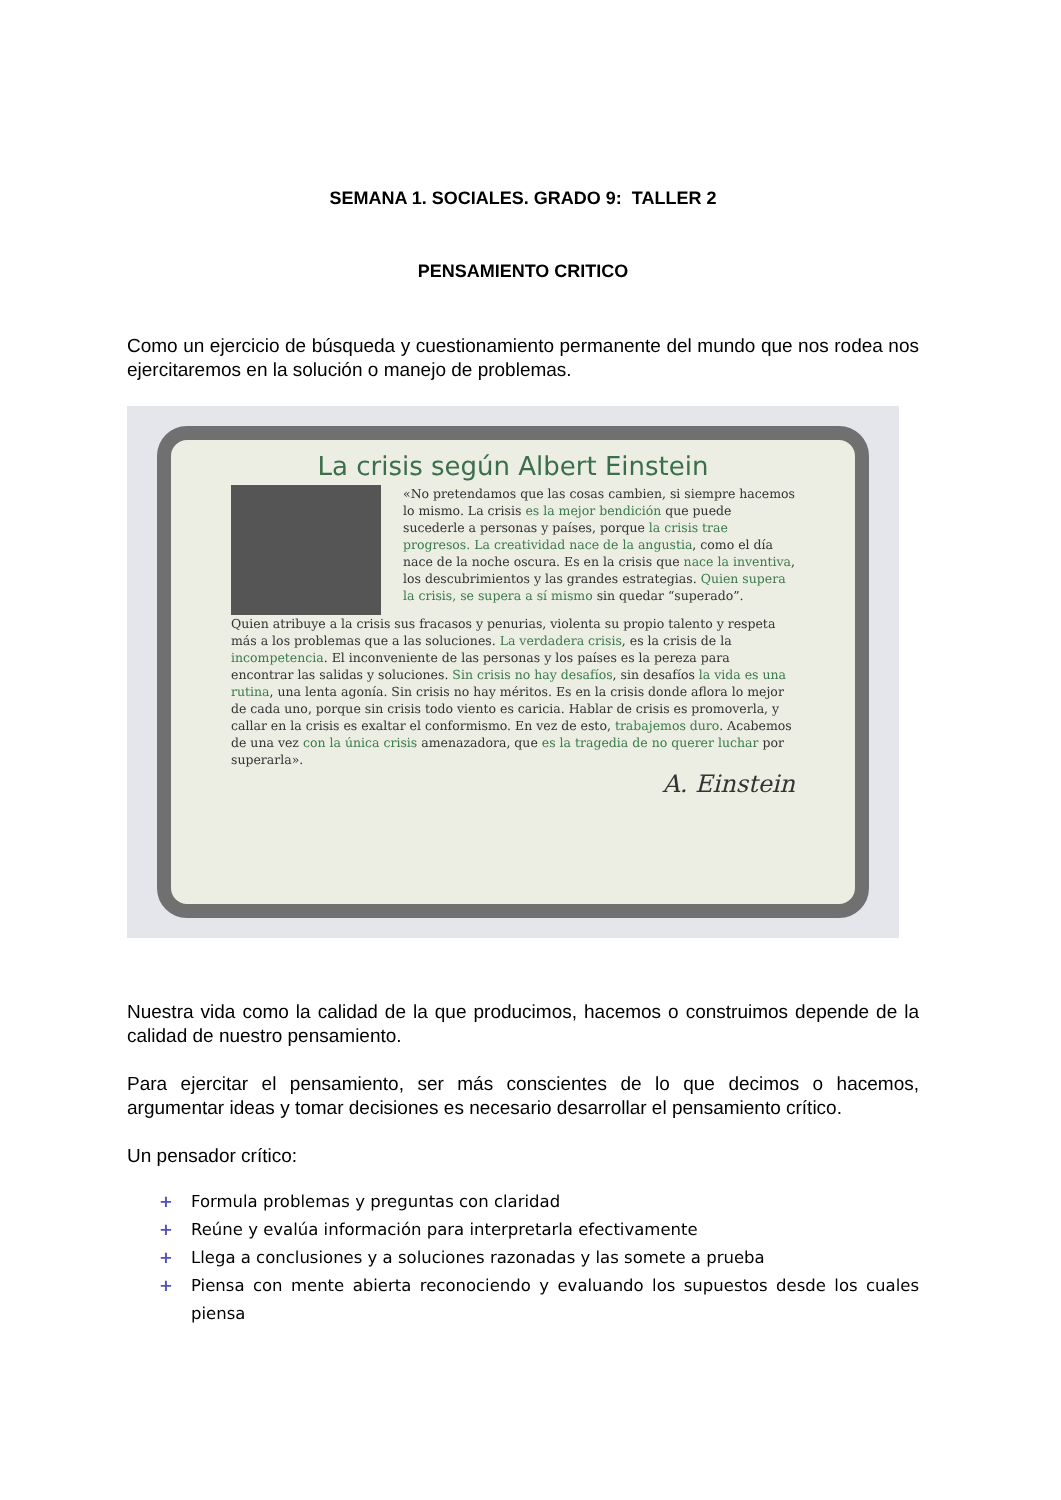SEMANA 1. SOCIALES. GRADO 9: TALLER 2
PENSAMIENTO CRITICO
Como un ejercicio de búsqueda y cuestionamiento permanente del mundo que nos rodea nos ejercitaremos en la solución o manejo de problemas.
La crisis según Albert Einstein
«No pretendamos que las cosas cambien, si siempre hacemos lo mismo. La crisis es la mejor bendición que puede sucederle a personas y países, porque la crisis trae progresos. La creatividad nace de la angustia, como el día nace de la noche oscura. Es en la crisis que nace la inventiva, los descubrimientos y las grandes estrategias. Quien supera la crisis, se supera a sí mismo sin quedar “superado”.
Quien atribuye a la crisis sus fracasos y penurias, violenta su propio talento y respeta más a los problemas que a las soluciones. La verdadera crisis, es la crisis de la incompetencia. El inconveniente de las personas y los países es la pereza para encontrar las salidas y soluciones. Sin crisis no hay desafíos, sin desafíos la vida es una rutina, una lenta agonía. Sin crisis no hay méritos. Es en la crisis donde aflora lo mejor de cada uno, porque sin crisis todo viento es caricia. Hablar de crisis es promoverla, y callar en la crisis es exaltar el conformismo. En vez de esto, trabajemos duro. Acabemos de una vez con la única crisis amenazadora, que es la tragedia de no querer luchar por superarla».
A. Einstein
Nuestra vida como la calidad de la que producimos, hacemos o construimos depende de la calidad de nuestro pensamiento.
Para ejercitar el pensamiento, ser más conscientes de lo que decimos o hacemos, argumentar ideas y tomar decisiones es necesario desarrollar el pensamiento crítico.
Un pensador crítico:
+ Formula problemas y preguntas con claridad
+ Reúne y evalúa información para interpretarla efectivamente
+ Llega a conclusiones y a soluciones razonadas y las somete a prueba
+ Piensa con mente abierta reconociendo y evaluando los supuestos desde los cuales piensa